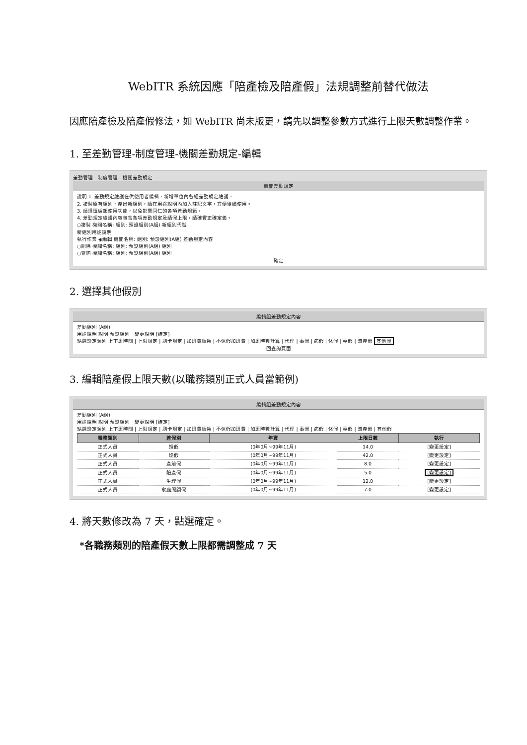WebITR 系統因應「陪產檢及陪產假」法規調整前替代做法
因應陪產檢及陪產假修法，如 WebITR 尚未版更，請先以調整參數方式進行上限天數調整作業。
1. 至差勤管理-制度管理-機關差勤規定-編輯
差勤管理　制度管理　機關差勤規定
機關差勤規定
說明 1. 差勤規定維護在供使用者編輯，新增單位內各組差勤規定維護。
2. 複製原有組別，產出新組別，請在用途說明內加入註記文字，方便後續使用。
3. 請謹慎編輯使用功能，以免影響同仁的各項差勤規範。
4. 差勤規定維護內容包含各項差勤規定及請假上限，請確實正確定義。
○複製 機關名稱: 組別: 預設組別(A組) 新組別代號
新組別用途說明
執行作業 ◉編輯 機關名稱: 組別: 預設組別(A組) 差勤規定內容
○刪除 機關名稱: 組別: 預設組別(A組) 組別
○查詢 機關名稱: 組別: 預設組別(A組) 組別
確定
2. 選擇其他假別
編輯組差勤規定內容
差勤組別 (A組)
用途說明 說明 預設組別　變更說明 [確定]
點選設定類別 上下班時間 | 上限規定 | 刷卡規定 | 加班費請領 | 不休假加班費 | 加班時數計算 | 代理 | 事假 | 病假 | 休假 | 喪假 | 流產假 其他假
回查詢頁面
3. 編輯陪產假上限天數(以職務類別正式人員當範例)
編輯組差勤規定內容
差勤組別 (A組)
用途說明 說明 預設組別　變更說明 [確定]
點選設定類別 上下班時間 | 上限規定 | 刷卡規定 | 加班費請領 | 不休假加班費 | 加班時數計算 | 代理 | 事假 | 病假 | 休假 | 喪假 | 流產假 | 其他假
| 職務類別 | 差假別 | 年資 | 上限日數 | 執行 |
| --- | --- | --- | --- | --- |
| 正式人員 | 婚假 | (0年0月~99年11月) | 14.0 | [變更設定] |
| 正式人員 | 娩假 | (0年0月~99年11月) | 42.0 | [變更設定] |
| 正式人員 | 產前假 | (0年0月~99年11月) | 8.0 | [變更設定] |
| 正式人員 | 陪產假 | (0年0月~99年11月) | 5.0 | [變更設定] |
| 正式人員 | 生理假 | (0年0月~99年11月) | 12.0 | [變更設定] |
| 正式人員 | 家庭照顧假 | (0年0月~99年11月) | 7.0 | [變更設定] |
4. 將天數修改為 7 天，點選確定。
*各職務類別的陪產假天數上限都需調整成 7 天